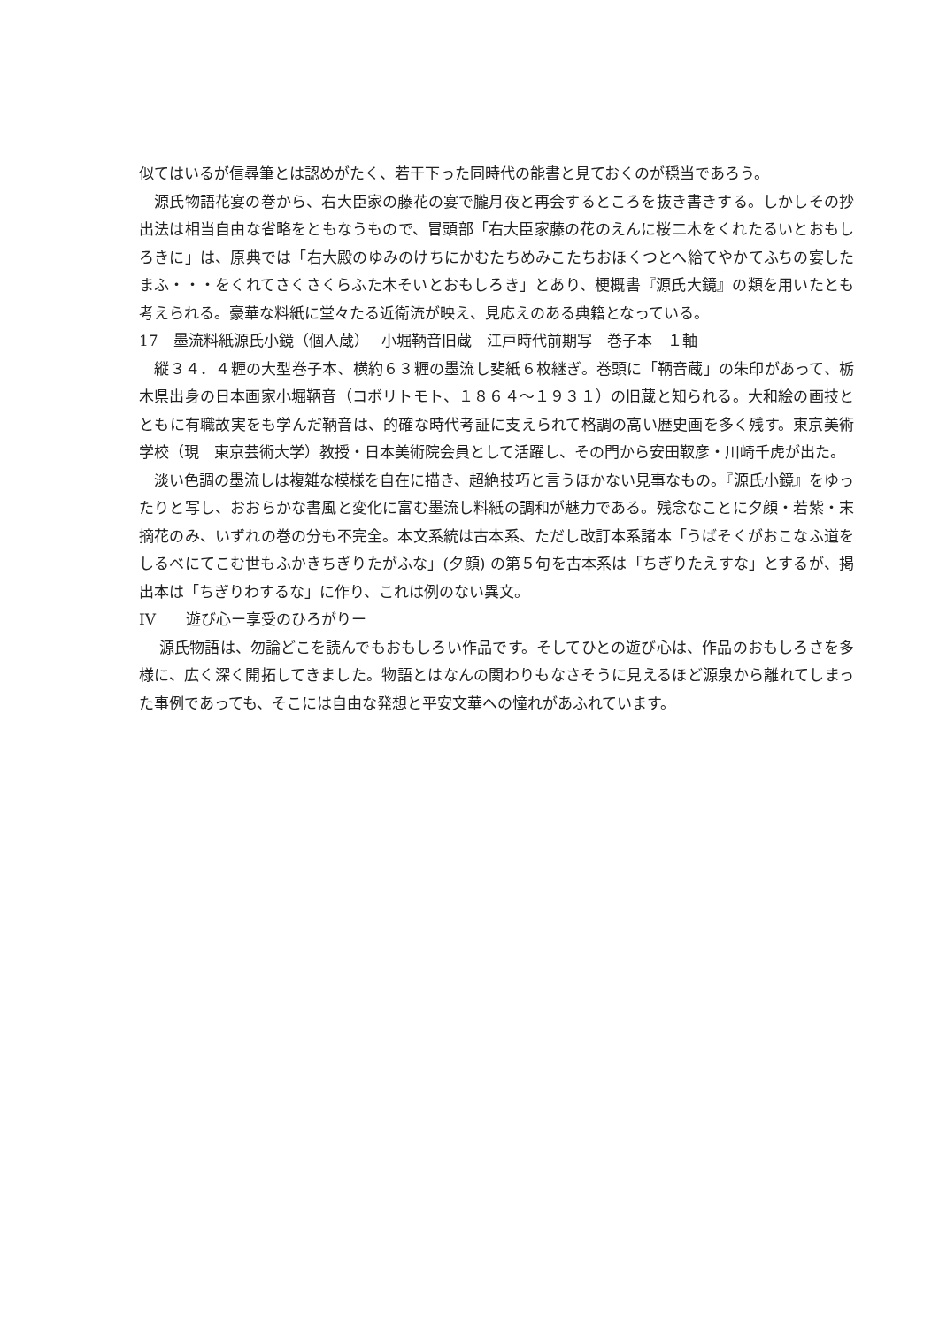似てはいるが信尋筆とは認めがたく、若干下った同時代の能書と見ておくのが穏当であろう。
　源氏物語花宴の巻から、右大臣家の藤花の宴で朧月夜と再会するところを抜き書きする。しかしその抄出法は相当自由な省略をともなうもので、冒頭部「右大臣家藤の花のえんに桜二木をくれたるいとおもしろきに」は、原典では「右大殿のゆみのけちにかむたちめみこたちおほくつとへ給てやかてふちの宴したまふ・・・をくれてさくさくらふた木そいとおもしろき」とあり、梗概書『源氏大鏡』の類を用いたとも考えられる。豪華な料紙に堂々たる近衛流が映え、見応えのある典籍となっている。
17　墨流料紙源氏小鏡（個人蔵）　 小堀鞆音旧蔵　江戸時代前期写　巻子本　１軸
　縦３４．４糎の大型巻子本、横約６３糎の墨流し斐紙６枚継ぎ。巻頭に「鞆音蔵」の朱印があって、栃木県出身の日本画家小堀鞆音（コボリトモト、１８６４～１９３１）の旧蔵と知られる。大和絵の画技とともに有職故実をも学んだ鞆音は、的確な時代考証に支えられて格調の高い歴史画を多く残す。東京美術学校（現　東京芸術大学）教授・日本美術院会員として活躍し、その門から安田靫彦・川崎千虎が出た。
　淡い色調の墨流しは複雑な模様を自在に描き、超絶技巧と言うほかない見事なもの。『源氏小鏡』をゆったりと写し、おおらかな書風と変化に富む墨流し料紙の調和が魅力である。残念なことに夕顔・若紫・末摘花のみ、いずれの巻の分も不完全。本文系統は古本系、ただし改訂本系諸本「うばそくがおこなふ道をしるべにてこむ世もふかきちぎりたがふな」(夕顔) の第５句を古本系は「ちぎりたえすな」とするが、掲出本は「ちぎりわするな」に作り、これは例のない異文。
IV　　遊び心ー享受のひろがりー
　 源氏物語は、勿論どこを読んでもおもしろい作品です。そしてひとの遊び心は、作品のおもしろさを多様に、広く深く開拓してきました。物語とはなんの関わりもなさそうに見えるほど源泉から離れてしまった事例であっても、そこには自由な発想と平安文華への憧れがあふれています。